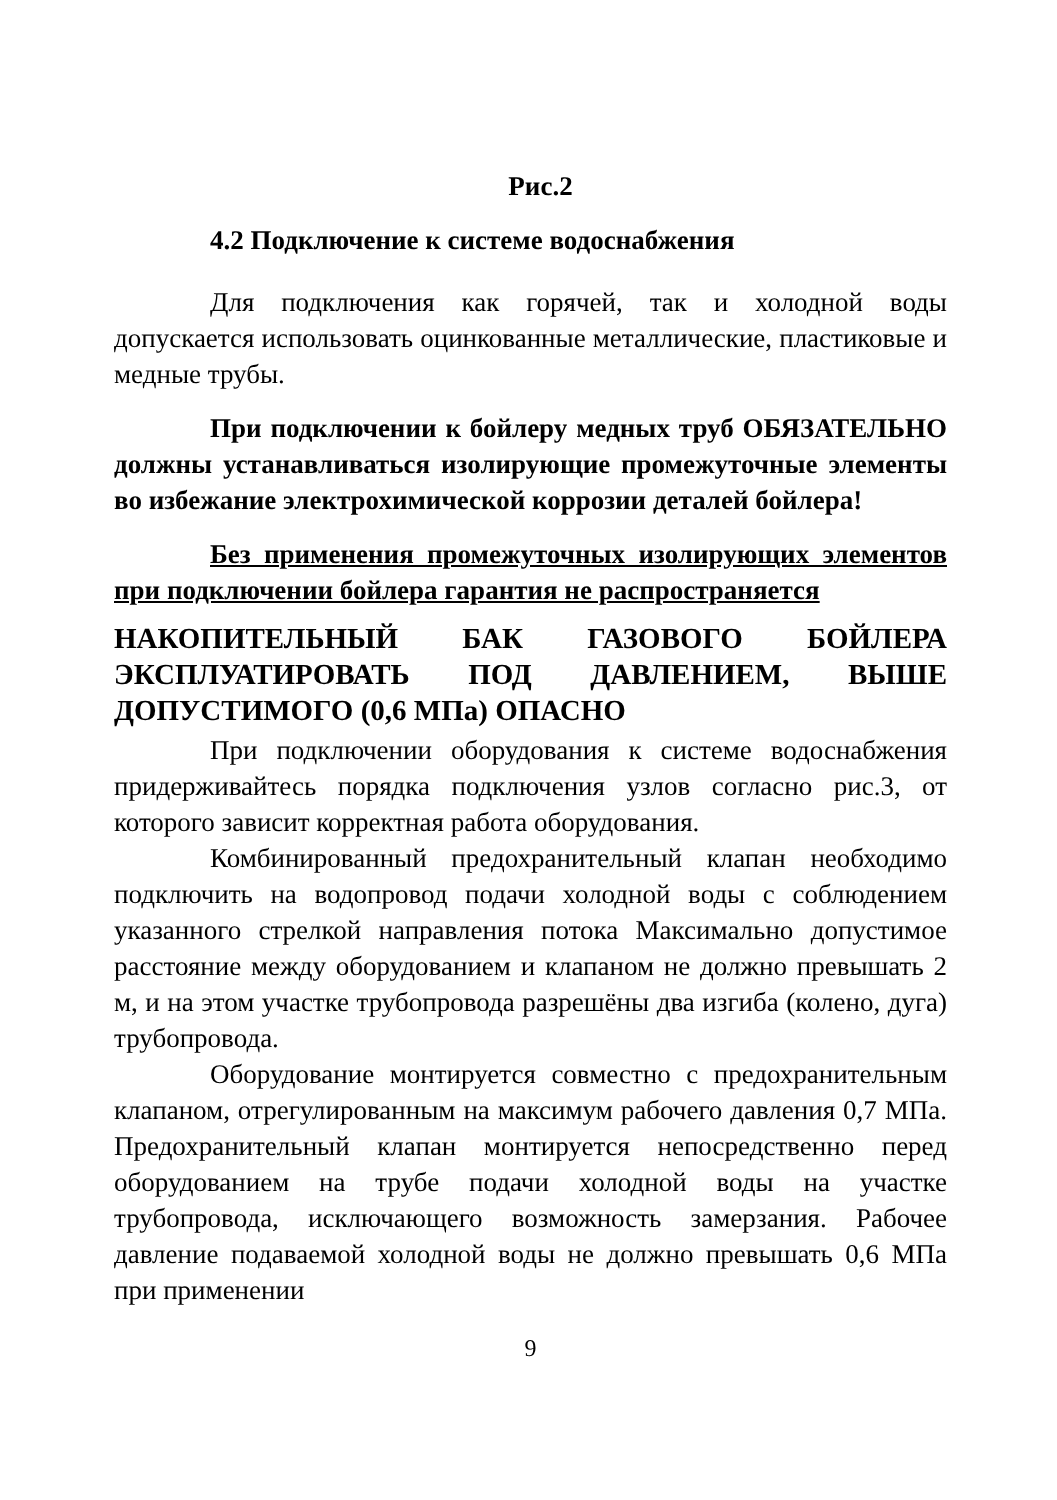Рис.2
4.2 Подключение к системе водоснабжения
Для подключения как горячей, так и холодной воды допускается использовать оцинкованные металлические, пластиковые и медные трубы.
При подключении к бойлеру медных труб ОБЯЗАТЕЛЬНО должны устанавливаться изолирующие промежуточные элементы во избежание электрохимической коррозии деталей бойлера!
Без применения промежуточных изолирующих элементов при подключении бойлера гарантия не распространяется
НАКОПИТЕЛЬНЫЙ БАК ГАЗОВОГО БОЙЛЕРА ЭКСПЛУАТИРОВАТЬ ПОД ДАВЛЕНИЕМ, ВЫШЕ ДОПУСТИМОГО (0,6 МПа) ОПАСНО
При подключении оборудования к системе водоснабжения придерживайтесь порядка подключения узлов согласно рис.3, от которого зависит корректная работа оборудования.
Комбинированный предохранительный клапан необходимо подключить на водопровод подачи холодной воды с соблюдением указанного стрелкой направления потока Максимально допустимое расстояние между оборудованием и клапаном не должно превышать 2 м, и на этом участке трубопровода разрешёны два изгиба (колено, дуга) трубопровода.
Оборудование монтируется совместно с предохранительным клапаном, отрегулированным на максимум рабочего давления 0,7 МПа. Предохранительный клапан монтируется непосредственно перед оборудованием на трубе подачи холодной воды на участке трубопровода, исключающего возможность замерзания. Рабочее давление подаваемой холодной воды не должно превышать 0,6 МПа при применении
9